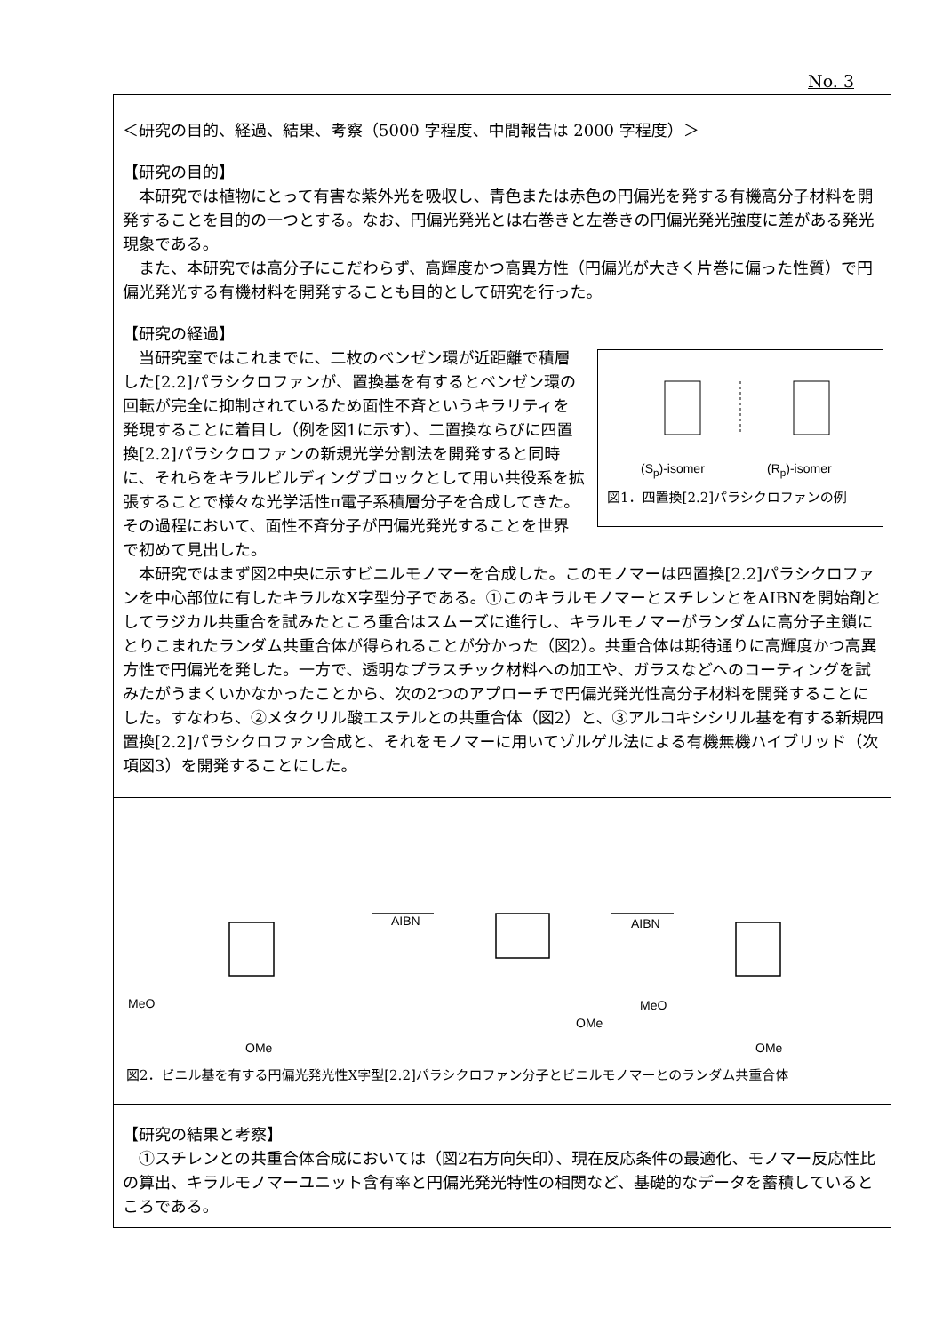No. 3
＜研究の目的、経過、結果、考察（5000 字程度、中間報告は 2000 字程度）＞
【研究の目的】
　本研究では植物にとって有害な紫外光を吸収し、青色または赤色の円偏光を発する有機高分子材料を開発することを目的の一つとする。なお、円偏光発光とは右巻きと左巻きの円偏光発光強度に差がある発光現象である。
　また、本研究では高分子にこだわらず、高輝度かつ高異方性（円偏光が大きく片巻に偏った性質）で円偏光発光する有機材料を開発することも目的として研究を行った。
【研究の経過】
(S<sub>p</sub>)-isomer (R<sub>p</sub>)-isomer
図1．四置換[2.2]パラシクロファンの例
　当研究室ではこれまでに、二枚のベンゼン環が近距離で積層した[2.2]パラシクロファンが、置換基を有するとベンゼン環の回転が完全に抑制されているため面性不斉というキラリティを発現することに着目し（例を図1に示す）、二置換ならびに四置換[2.2]パラシクロファンの新規光学分割法を開発すると同時に、それらをキラルビルディングブロックとして用い共役系を拡張することで様々な光学活性π電子系積層分子を合成してきた。その過程において、面性不斉分子が円偏光発光することを世界で初めて見出した。
　本研究ではまず図2中央に示すビニルモノマーを合成した。このモノマーは四置換[2.2]パラシクロファンを中心部位に有したキラルなX字型分子である。①このキラルモノマーとスチレンとをAIBNを開始剤としてラジカル共重合を試みたところ重合はスムーズに進行し、キラルモノマーがランダムに高分子主鎖にとりこまれたランダム共重合体が得られることが分かった（図2）。共重合体は期待通りに高輝度かつ高異方性で円偏光を発した。一方で、透明なプラスチック材料への加工や、ガラスなどへのコーティングを試みたがうまくいかなかったことから、次の2つのアプローチで円偏光発光性高分子材料を開発することにした。すなわち、②メタクリル酸エステルとの共重合体（図2）と、③アルコキシシリル基を有する新規四置換[2.2]パラシクロファン合成と、それをモノマーに用いてゾルゲル法による有機無機ハイブリッド（次項図3）を開発することにした。
AIBN AIBN
MeO
OMe
OMe
MeO
OMe
図2．ビニル基を有する円偏光発光性X字型[2.2]パラシクロファン分子とビニルモノマーとのランダム共重合体
【研究の結果と考察】
　①スチレンとの共重合体合成においては（図2右方向矢印）、現在反応条件の最適化、モノマー反応性比の算出、キラルモノマーユニット含有率と円偏光発光特性の相関など、基礎的なデータを蓄積しているところである。